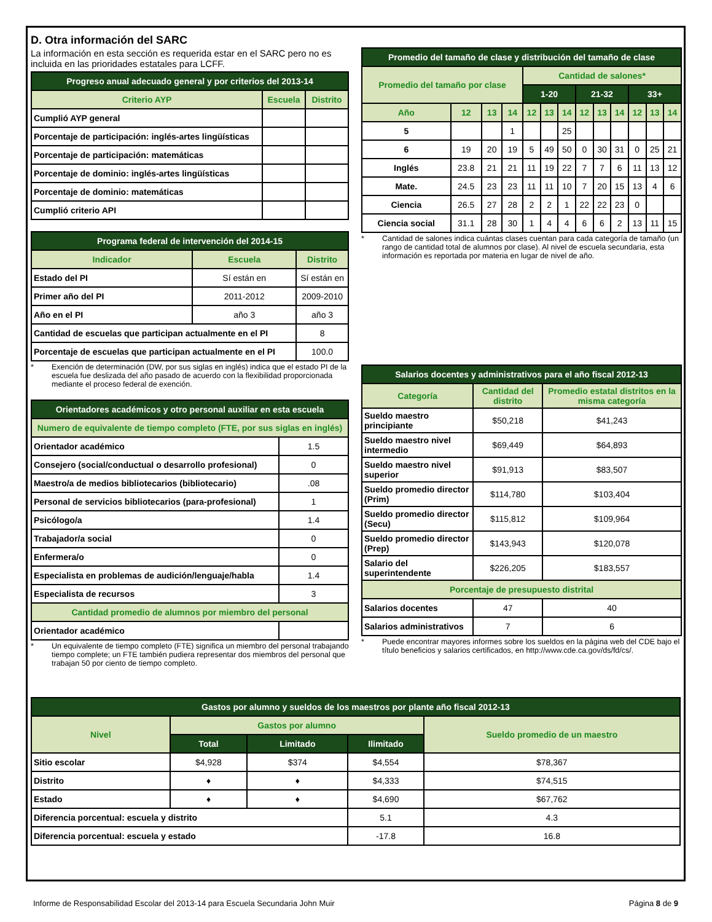D. Otra información del SARC
La información en esta sección es requerida estar en el SARC pero no es incluida en las prioridades estatales para LCFF.
| Progreso anual adecuado general y por criterios del 2013-14 | | |
| --- | --- | --- |
| Criterio AYP | Escuela | Distrito |
| Cumplió AYP general | | |
| Porcentaje de participación: inglés-artes lingüísticas | | |
| Porcentaje de participación: matemáticas | | |
| Porcentaje de dominio: inglés-artes lingüísticas | | |
| Porcentaje de dominio: matemáticas | | |
| Cumplió criterio API | | |
| Programa federal de intervención del 2014-15 | | |
| --- | --- | --- |
| Indicador | Escuela | Distrito |
| Estado del PI | Sí están en | Sí están en |
| Primer año del PI | 2011-2012 | 2009-2010 |
| Año en el PI | año 3 | año 3 |
| Cantidad de escuelas que participan actualmente en el PI | | 8 |
| Porcentaje de escuelas que participan actualmente en el PI | | 100.0 |
* Exención de determinación (DW, por sus siglas en inglés) indica que el estado PI de la escuela fue deslizada del año pasado de acuerdo con la flexibilidad proporcionada mediante el proceso federal de exención.
| Orientadores académicos y otro personal auxiliar en esta escuela | |
| --- | --- |
| Numero de equivalente de tiempo completo (FTE, por sus siglas en inglés) | |
| Orientador académico | 1.5 |
| Consejero (social/conductual o desarrollo profesional) | 0 |
| Maestro/a de medios bibliotecarios (bibliotecario) | .08 |
| Personal de servicios bibliotecarios (para-profesional) | 1 |
| Psicólogo/a | 1.4 |
| Trabajador/a social | 0 |
| Enfermera/o | 0 |
| Especialista en problemas de audición/lenguaje/habla | 1.4 |
| Especialista de recursos | 3 |
| Cantidad promedio de alumnos por miembro del personal | |
| Orientador académico | |
* Un equivalente de tiempo completo (FTE) significa un miembro del personal trabajando tiempo complete; un FTE también pudiera representar dos miembros del personal que trabajan 50 por ciento de tiempo completo.
| Promedio del tamaño de clase y distribución del tamaño de clase | | | | | | | | | | | | |
| --- | --- | --- | --- | --- | --- | --- | --- | --- | --- | --- | --- | --- |
| Promedio del tamaño por clase | | | | Cantidad de salones* | | | | | | | | |
| | | | | 1-20 | | | 21-32 | | | 33+ | | |
| Año | 12 | 13 | 14 | 12 | 13 | 14 | 12 | 13 | 14 | 12 | 13 | 14 |
| 5 | | | 1 | | | 25 | | | | | | |
| 6 | 19 | 20 | 19 | 5 | 49 | 50 | 0 | 30 | 31 | 0 | 25 | 21 |
| Inglés | 23.8 | 21 | 21 | 11 | 19 | 22 | 7 | 7 | 6 | 11 | 13 | 12 |
| Mate. | 24.5 | 23 | 23 | 11 | 11 | 10 | 7 | 20 | 15 | 13 | 4 | 6 |
| Ciencia | 26.5 | 27 | 28 | 2 | 2 | 1 | 22 | 22 | 23 | 0 | | |
| Ciencia social | 31.1 | 28 | 30 | 1 | 4 | 4 | 6 | 6 | 2 | 13 | 11 | 15 |
* Cantidad de salones indica cuántas clases cuentan para cada categoría de tamaño (un rango de cantidad total de alumnos por clase). Al nivel de escuela secundaria, esta información es reportada por materia en lugar de nivel de año.
| Salarios docentes y administrativos para el año fiscal 2012-13 | | |
| --- | --- | --- |
| Categoría | Cantidad del distrito | Promedio estatal distritos en la misma categoría |
| Sueldo maestro principiante | $50,218 | $41,243 |
| Sueldo maestro nivel intermedio | $69,449 | $64,893 |
| Sueldo maestro nivel superior | $91,913 | $83,507 |
| Sueldo promedio director (Prim) | $114,780 | $103,404 |
| Sueldo promedio director (Secu) | $115,812 | $109,964 |
| Sueldo promedio director (Prep) | $143,943 | $120,078 |
| Salario del superintendente | $226,205 | $183,557 |
| Porcentaje de presupuesto distrital | | |
| Salarios docentes | 47 | 40 |
| Salarios administrativos | 7 | 6 |
* Puede encontrar mayores informes sobre los sueldos en la página web del CDE bajo el título beneficios y salarios certificados, en http://www.cde.ca.gov/ds/fd/cs/.
| Gastos por alumno y sueldos de los maestros por plante año fiscal 2012-13 | | | | |
| --- | --- | --- | --- | --- |
| Nivel | Gastos por alumno | | | Sueldo promedio de un maestro |
| | Total | Limitado | Ilimitado | |
| Sitio escolar | $4,928 | $374 | $4,554 | $78,367 |
| Distrito | ♦ | ♦ | $4,333 | $74,515 |
| Estado | ♦ | ♦ | $4,690 | $67,762 |
| Diferencia porcentual: escuela y distrito | | | 5.1 | 4.3 |
| Diferencia porcentual: escuela y estado | | | -17.8 | 16.8 |
Informe de Responsabilidad Escolar del 2013-14 para Escuela Secundaria John Muir Página 8 de 9